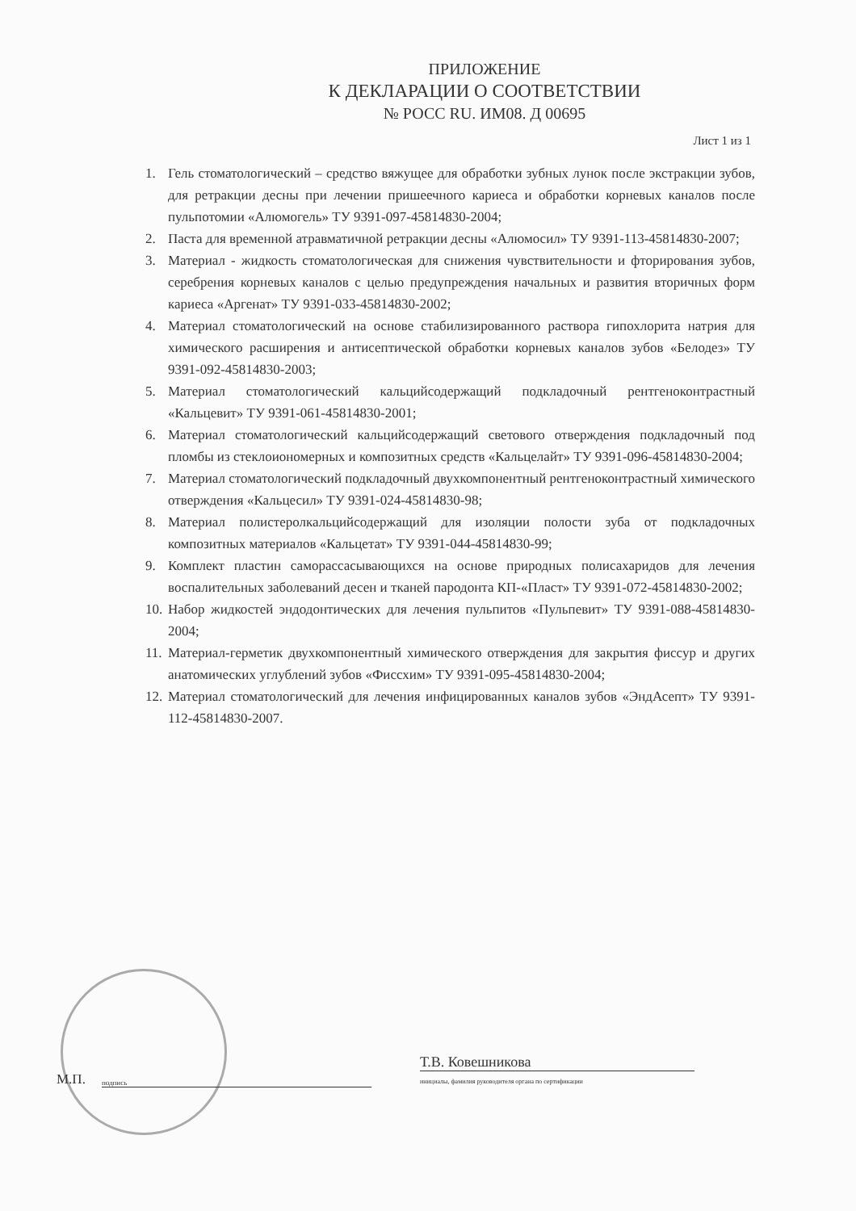ПРИЛОЖЕНИЕ
К ДЕКЛАРАЦИИ О СООТВЕТСТВИИ
№ РОСС RU. ИМ08. Д 00695
Лист 1 из 1
1. Гель стоматологический – средство вяжущее для обработки зубных лунок после экстракции зубов, для ретракции десны при лечении пришеечного кариеса и обработки корневых каналов после пульпотомии «Алюмогель» ТУ 9391-097-45814830-2004;
2. Паста для временной атравматичной ретракции десны «Алюмосил» ТУ 9391-113-45814830-2007;
3. Материал - жидкость стоматологическая для снижения чувствительности и фторирования зубов, серебрения корневых каналов с целью предупреждения начальных и развития вторичных форм кариеса «Аргенат» ТУ 9391-033-45814830-2002;
4. Материал стоматологический на основе стабилизированного раствора гипохлорита натрия для химического расширения и антисептической обработки корневых каналов зубов «Белодез» ТУ 9391-092-45814830-2003;
5. Материал стоматологический кальцийсодержащий подкладочный рентгеноконтрастный «Кальцевит» ТУ 9391-061-45814830-2001;
6. Материал стоматологический кальцийсодержащий светового отверждения подкладочный под пломбы из стеклоиономерных и композитных средств «Кальцелайт» ТУ 9391-096-45814830-2004;
7. Материал стоматологический подкладочный двухкомпонентный рентгеноконтрастный химического отверждения «Кальцесил» ТУ 9391-024-45814830-98;
8. Материал полистеролкальцийсодержащий для изоляции полости зуба от подкладочных композитных материалов «Кальцетат» ТУ 9391-044-45814830-99;
9. Комплект пластин саморассасывающихся на основе природных полисахаридов для лечения воспалительных заболеваний десен и тканей пародонта КП-«Пласт» ТУ 9391-072-45814830-2002;
10. Набор жидкостей эндодонтических для лечения пульпитов «Пульпевит» ТУ 9391-088-45814830-2004;
11. Материал-герметик двухкомпонентный химического отверждения для закрытия фиссур и других анатомических углублений зубов «Фиссхим» ТУ 9391-095-45814830-2004;
12. Материал стоматологический для лечения инфицированных каналов зубов «ЭндАсепт» ТУ 9391-112-45814830-2007.
М.П.
подпись
Т.В. Ковешникова
инициалы, фамилия руководителя органа по сертификации